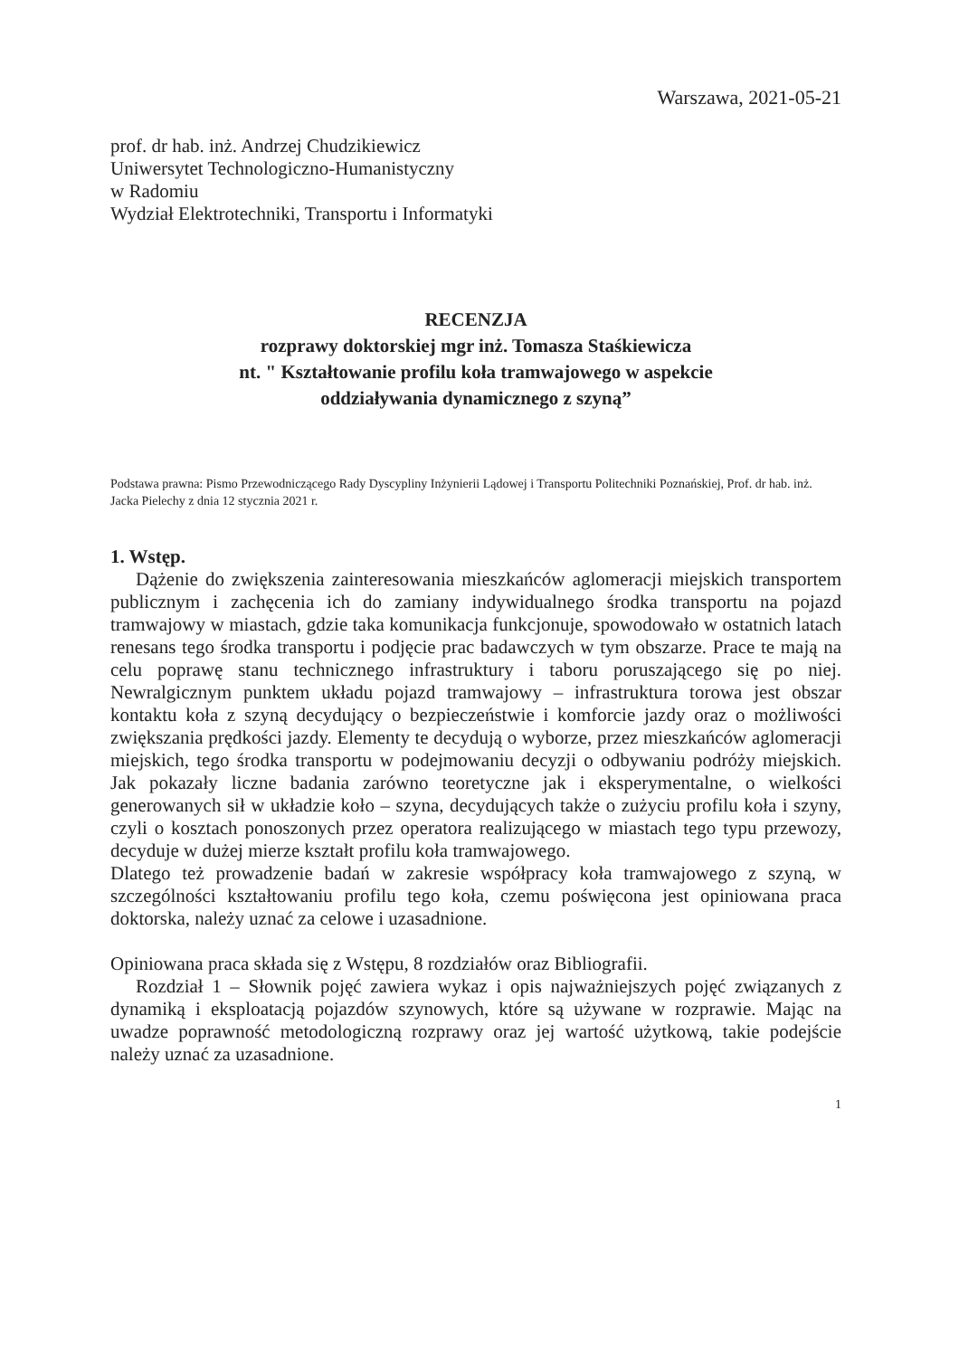Warszawa, 2021-05-21
prof. dr hab. inż. Andrzej Chudzikiewicz
Uniwersytet Technologiczno-Humanistyczny
w Radomiu
Wydział Elektrotechniki, Transportu i Informatyki
RECENZJA
rozprawy doktorskiej mgr inż. Tomasza Staśkiewicza
nt. " Kształtowanie profilu koła tramwajowego w aspekcie
oddziaływania dynamicznego z szyną”
Podstawa prawna: Pismo Przewodniczącego Rady Dyscypliny Inżynierii Lądowej i Transportu Politechniki Poznańskiej, Prof. dr hab. inż. Jacka Pielechy z dnia 12 stycznia 2021 r.
1. Wstęp.
Dążenie do zwiększenia zainteresowania mieszkańców aglomeracji miejskich transportem publicznym i zachęcenia ich do zamiany indywidualnego środka transportu na pojazd tramwajowy w miastach, gdzie taka komunikacja funkcjonuje, spowodowało w ostatnich latach renesans tego środka transportu i podjęcie prac badawczych w tym obszarze. Prace te mają na celu poprawę stanu technicznego infrastruktury i taboru poruszającego się po niej. Newralgicznym punktem układu pojazd tramwajowy – infrastruktura torowa jest obszar kontaktu koła z szyną decydujący o bezpieczeństwie i komforcie jazdy oraz o możliwości zwiększania prędkości jazdy. Elementy te decydują o wyborze, przez mieszkańców aglomeracji miejskich, tego środka transportu w podejmowaniu decyzji o odbywaniu podróży miejskich. Jak pokazały liczne badania zarówno teoretyczne jak i eksperymentalne, o wielkości generowanych sił w układzie koło – szyna, decydujących także o zużyciu profilu koła i szyny, czyli o kosztach ponoszonych przez operatora realizującego w miastach tego typu przewozy, decyduje w dużej mierze kształt profilu koła tramwajowego.
Dlatego też prowadzenie badań w zakresie współpracy koła tramwajowego z szyną, w szczególności kształtowaniu profilu tego koła, czemu poświęcona jest opiniowana praca doktorska, należy uznać za celowe i uzasadnione.
Opiniowana praca składa się z Wstępu, 8 rozdziałów oraz Bibliografii.
Rozdział 1 – Słownik pojęć zawiera wykaz i opis najważniejszych pojęć związanych z dynamiką i eksploatacją pojazdów szynowych, które są używane w rozprawie. Mając na uwadze poprawność metodologiczną rozprawy oraz jej wartość użytkową, takie podejście należy uznać za uzasadnione.
1